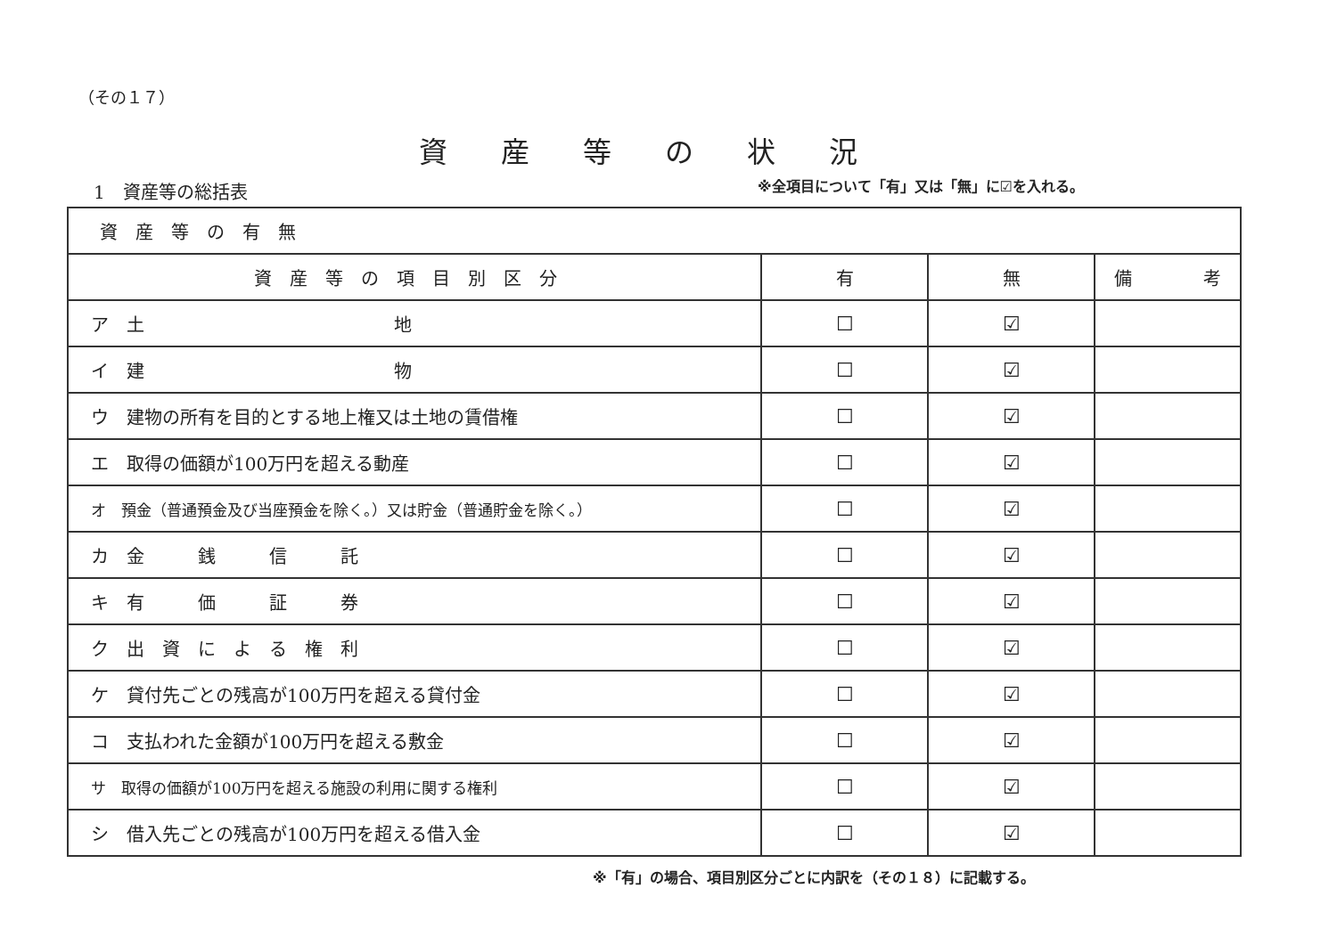（その１７）
資産等の状況
1　資産等の総括表
※全項目について「有」又は「無」に☑を入れる。
| 資産等の有無 | | | |
| 資産等の項目別区分 | 有 | 無 | 備 考 |
| ア 土 地 | ☐ | ☑ | |
| イ 建 物 | ☐ | ☑ | |
| ウ 建物の所有を目的とする地上権又は土地の賃借権 | ☐ | ☑ | |
| エ 取得の価額が100万円を超える動産 | ☐ | ☑ | |
| オ 預金（普通預金及び当座預金を除く。）又は貯金（普通貯金を除く。） | ☐ | ☑ | |
| カ 金 銭 信 託 | ☐ | ☑ | |
| キ 有 価 証 券 | ☐ | ☑ | |
| ク 出 資 に よ る 権 利 | ☐ | ☑ | |
| ケ 貸付先ごとの残高が100万円を超える貸付金 | ☐ | ☑ | |
| コ 支払われた金額が100万円を超える敷金 | ☐ | ☑ | |
| サ 取得の価額が100万円を超える施設の利用に関する権利 | ☐ | ☑ | |
| シ 借入先ごとの残高が100万円を超える借入金 | ☐ | ☑ | |
※「有」の場合、項目別区分ごとに内訳を（その１８）に記載する。